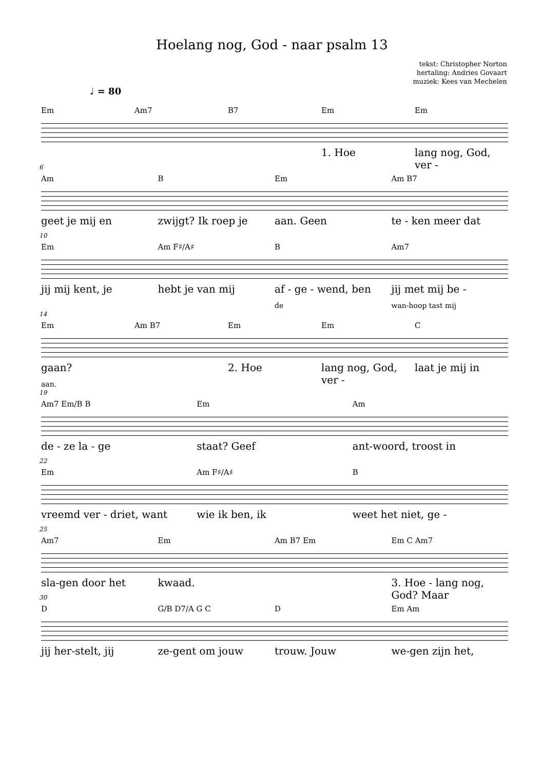Hoelang nog, God - naar psalm 13
tekst: Christopher Norton
hertaling: Andries Govaart
muziek: Kees van Mechelen
♩ = 80
Em Am7 B7 Em Em
1. Hoe lang nog, God, ver -
6
Am B Em Am B7
geet je mij en zwijgt? Ik roep je aan. Geen te - ken meer dat
10
Em Am F♯/A♯ B Am7
jij mij kent, je hebt je van mij af - ge - wend, ben jij met mij be -
de wan-hoop tast mij
14
Em Am B7 Em Em C
gaan? 2. Hoe lang nog, God, ver - laat je mij in
aan.
19
Am7 Em/B B Em Am
de - ze la - ge staat? Geef ant-woord, troost in
22
Em Am F♯/A♯ B
vreemd ver - driet, want wie ik ben, ik weet het niet, ge -
25
Am7 Em Am B7 Em Em C Am7
sla-gen door het kwaad. 3. Hoe - lang nog, God? Maar
30
D G/B D7/A G C D Em Am
jij her-stelt, jij ze-gent om jouw trouw. Jouw we-gen zijn het,